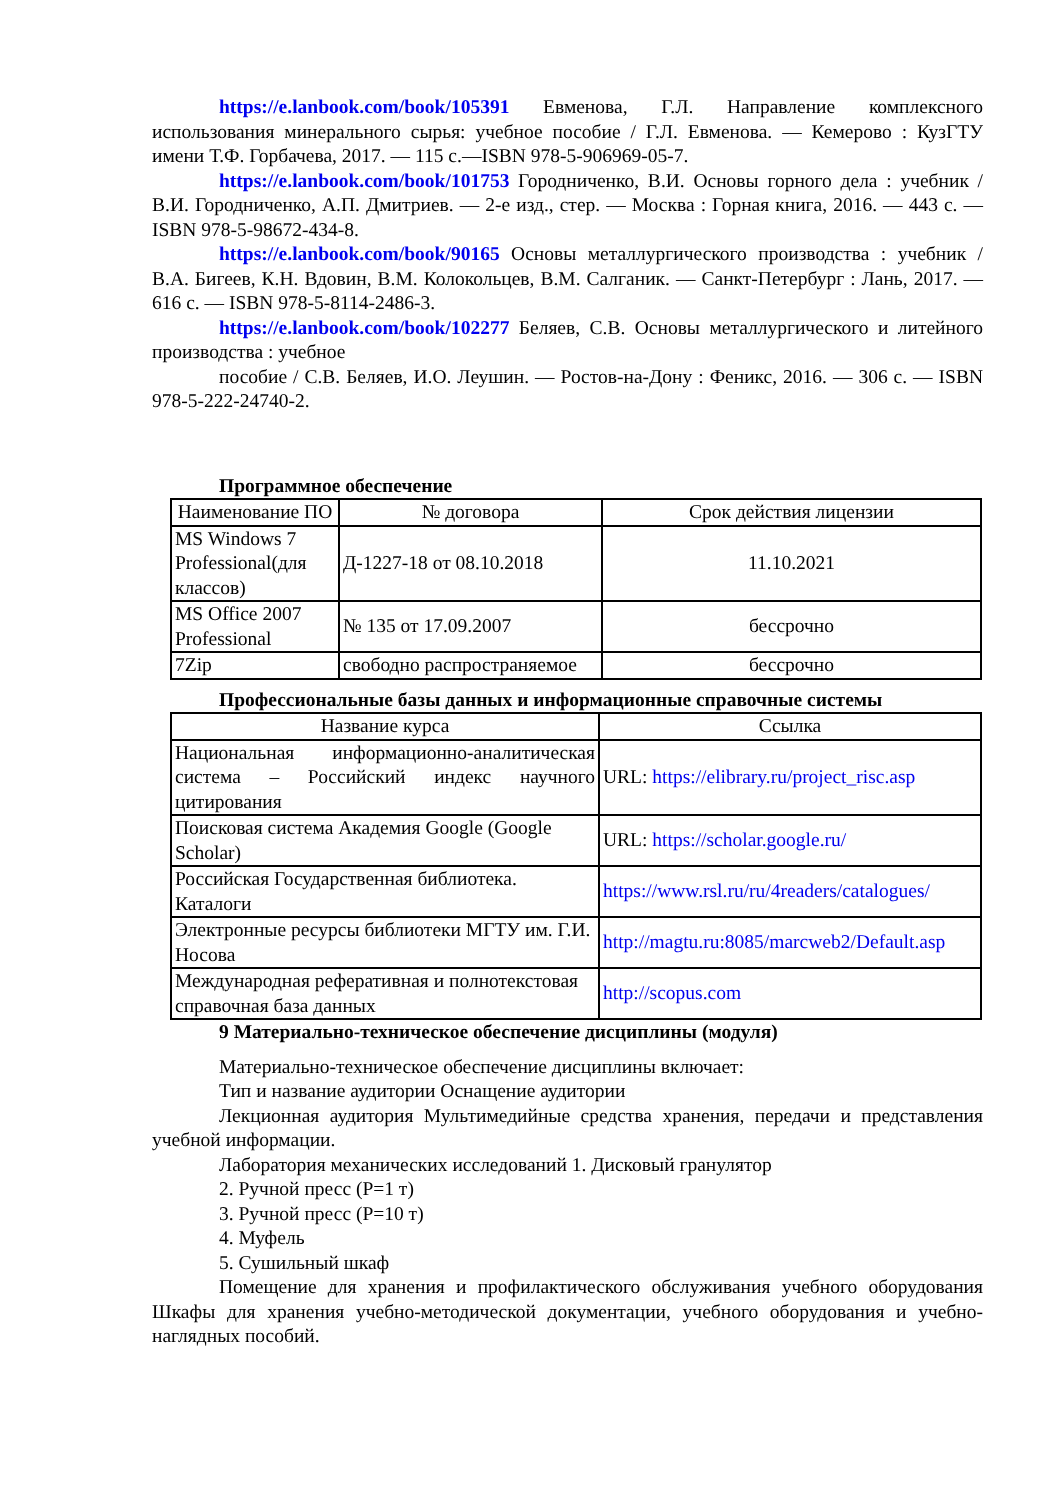https://e.lanbook.com/book/105391 Евменова, Г.Л. Направление комплексного использования минерального сырья: учебное пособие / Г.Л. Евменова. — Кемерово : КузГТУ имени Т.Ф. Горбачева, 2017. — 115 с.—ISBN 978-5-906969-05-7.
https://e.lanbook.com/book/101753 Городниченко, В.И. Основы горного дела : учебник / В.И. Городниченко, А.П. Дмитриев. — 2-е изд., стер. — Москва : Горная книга, 2016. — 443 с. — ISBN 978-5-98672-434-8.
https://e.lanbook.com/book/90165 Основы металлургического производства : учебник / В.А. Бигеев, К.Н. Вдовин, В.М. Колокольцев, В.М. Салганик. — Санкт-Петербург : Лань, 2017. — 616 с. — ISBN 978-5-8114-2486-3.
https://e.lanbook.com/book/102277 Беляев, С.В. Основы металлургического и литейного производства : учебное
пособие / С.В. Беляев, И.О. Леушин. — Ростов-на-Дону : Феникс, 2016. — 306 с. — ISBN 978-5-222-24740-2.
Программное обеспечение
| Наименование ПО | № договора | Срок действия лицензии |
| --- | --- | --- |
| MS Windows 7 Professional(для классов) | Д-1227-18 от 08.10.2018 | 11.10.2021 |
| MS Office 2007 Professional | № 135 от 17.09.2007 | бессрочно |
| 7Zip | свободно распространяемое | бессрочно |
Профессиональные базы данных и информационные справочные системы
| Название курса | Ссылка |
| --- | --- |
| Национальная информационно-аналитическая система – Российский индекс научного цитирования | URL: https://elibrary.ru/project_risc.asp |
| Поисковая система Академия Google (Google Scholar) | URL: https://scholar.google.ru/ |
| Российская Государственная библиотека. Каталоги | https://www.rsl.ru/ru/4readers/catalogues/ |
| Электронные ресурсы библиотеки МГТУ им. Г.И. Носова | http://magtu.ru:8085/marcweb2/Default.asp |
| Международная реферативная и полнотекстовая справочная база данных | http://scopus.com |
9 Материально-техническое обеспечение дисциплины (модуля)
Материально-техническое обеспечение дисциплины включает:
Тип и название аудитории Оснащение аудитории
Лекционная аудитория Мультимедийные средства хранения, передачи и представления учебной информации.
Лаборатория механических исследований 1. Дисковый гранулятор
2. Ручной пресс (Р=1 т)
3. Ручной пресс (Р=10 т)
4. Муфель
5. Сушильный шкаф
Помещение для хранения и профилактического обслуживания учебного оборудования Шкафы для хранения учебно-методической документации, учебного оборудования и учебно-наглядных пособий.